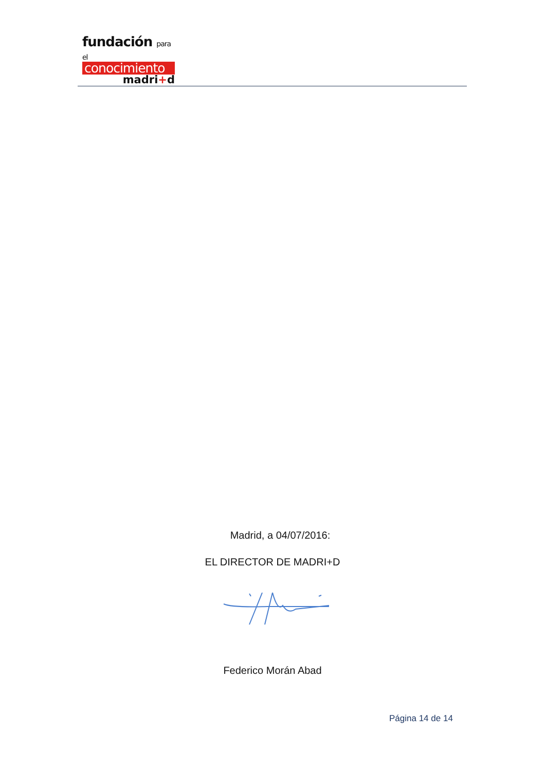fundación para el
conocimiento
madri+d
Madrid, a 04/07/2016:
EL DIRECTOR DE MADRI+D
Federico Morán Abad
Página 14 de 14